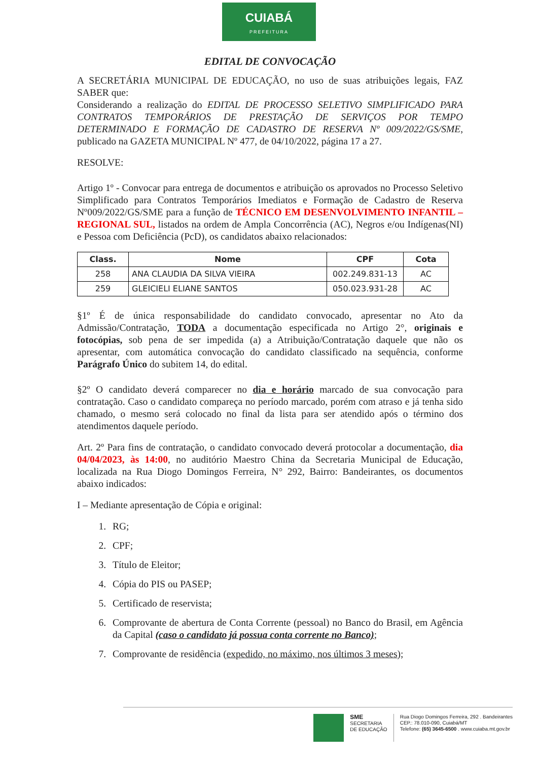CUIABÁ
PREFEITURA
EDITAL DE CONVOCAÇÃO
A SECRETÁRIA MUNICIPAL DE EDUCAÇÃO, no uso de suas atribuições legais, FAZ SABER que:
Considerando a realização do EDITAL DE PROCESSO SELETIVO SIMPLIFICADO PARA CONTRATOS TEMPORÁRIOS DE PRESTAÇÃO DE SERVIÇOS POR TEMPO DETERMINADO E FORMAÇÃO DE CADASTRO DE RESERVA Nº 009/2022/GS/SME, publicado na GAZETA MUNICIPAL Nº 477, de 04/10/2022, página 17 a 27.
RESOLVE:
Artigo 1º - Convocar para entrega de documentos e atribuição os aprovados no Processo Seletivo Simplificado para Contratos Temporários Imediatos e Formação de Cadastro de Reserva Nº009/2022/GS/SME para a função de TÉCNICO EM DESENVOLVIMENTO INFANTIL – REGIONAL SUL, listados na ordem de Ampla Concorrência (AC), Negros e/ou Indígenas(NI) e Pessoa com Deficiência (PcD), os candidatos abaixo relacionados:
| Class. | Nome | CPF | Cota |
| --- | --- | --- | --- |
| 258 | ANA CLAUDIA DA SILVA VIEIRA | 002.249.831-13 | AC |
| 259 | GLEICIELI ELIANE SANTOS | 050.023.931-28 | AC |
§1º É de única responsabilidade do candidato convocado, apresentar no Ato da Admissão/Contratação, TODA a documentação especificada no Artigo 2°, originais e fotocópias, sob pena de ser impedida (a) a Atribuição/Contratação daquele que não os apresentar, com automática convocação do candidato classificado na sequência, conforme Parágrafo Único do subitem 14, do edital.
§2º O candidato deverá comparecer no dia e horário marcado de sua convocação para contratação. Caso o candidato compareça no período marcado, porém com atraso e já tenha sido chamado, o mesmo será colocado no final da lista para ser atendido após o término dos atendimentos daquele período.
Art. 2º Para fins de contratação, o candidato convocado deverá protocolar a documentação, dia 04/04/2023, às 14:00, no auditório Maestro China da Secretaria Municipal de Educação, localizada na Rua Diogo Domingos Ferreira, N° 292, Bairro: Bandeirantes, os documentos abaixo indicados:
I – Mediante apresentação de Cópia e original:
1. RG;
2. CPF;
3. Título de Eleitor;
4. Cópia do PIS ou PASEP;
5. Certificado de reservista;
6. Comprovante de abertura de Conta Corrente (pessoal) no Banco do Brasil, em Agência da Capital (caso o candidato já possua conta corrente no Banco);
7. Comprovante de residência (expedido, no máximo, nos últimos 3 meses);
SME
SECRETARIA
DE EDUCAÇÃO
Rua Diogo Domingos Ferreira, 292 . Bandeirantes
CEP.: 78.010-090, Cuiabá/MT
Telefone: (65) 3645-6500 . www.cuiaba.mt.gov.br